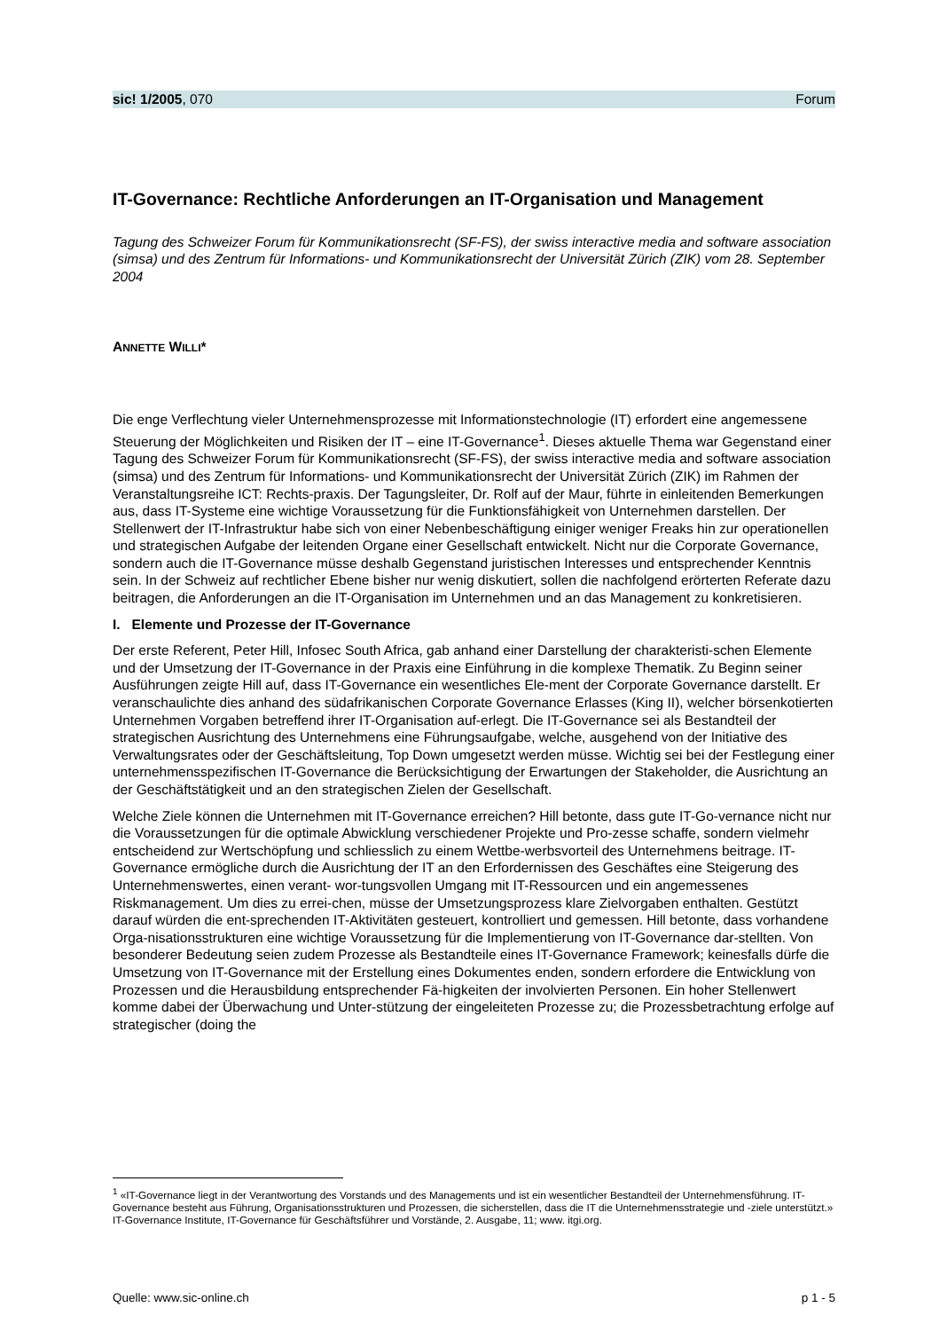sic! 1/2005, 070 Forum
IT-Governance: Rechtliche Anforderungen an IT-Organisation und Management
Tagung des Schweizer Forum für Kommunikationsrecht (SF-FS), der swiss interactive media and software association (simsa) und des Zentrum für Informations- und Kommunikationsrecht der Universität Zürich (ZIK) vom 28. September 2004
ANNETTE WILLI*
Die enge Verflechtung vieler Unternehmensprozesse mit Informationstechnologie (IT) erfordert eine angemessene Steuerung der Möglichkeiten und Risiken der IT – eine IT-Governance<sup>1</sup>. Dieses aktuelle Thema war Gegenstand einer Tagung des Schweizer Forum für Kommunikationsrecht (SF-FS), der swiss interactive media and software association (simsa) und des Zentrum für Informations- und Kommunikationsrecht der Universität Zürich (ZIK) im Rahmen der Veranstaltungsreihe ICT: Rechts-praxis. Der Tagungsleiter, Dr. Rolf auf der Maur, führte in einleitenden Bemerkungen aus, dass IT-Systeme eine wichtige Voraussetzung für die Funktionsfähigkeit von Unternehmen darstellen. Der Stellenwert der IT-Infrastruktur habe sich von einer Nebenbeschäftigung einiger weniger Freaks hin zur operationellen und strategischen Aufgabe der leitenden Organe einer Gesellschaft entwickelt. Nicht nur die Corporate Governance, sondern auch die IT-Governance müsse deshalb Gegenstand juristischen Interesses und entsprechender Kenntnis sein. In der Schweiz auf rechtlicher Ebene bisher nur wenig diskutiert, sollen die nachfolgend erörterten Referate dazu beitragen, die Anforderungen an die IT-Organisation im Unternehmen und an das Management zu konkretisieren.
I. Elemente und Prozesse der IT-Governance
Der erste Referent, Peter Hill, Infosec South Africa, gab anhand einer Darstellung der charakteristi-schen Elemente und der Umsetzung der IT-Governance in der Praxis eine Einführung in die komplexe Thematik. Zu Beginn seiner Ausführungen zeigte Hill auf, dass IT-Governance ein wesentliches Ele-ment der Corporate Governance darstellt. Er veranschaulichte dies anhand des südafrikanischen Corporate Governance Erlasses (King II), welcher börsenkotierten Unternehmen Vorgaben betreffend ihrer IT-Organisation auf-erlegt. Die IT-Governance sei als Bestandteil der strategischen Ausrichtung des Unternehmens eine Führungsaufgabe, welche, ausgehend von der Initiative des Verwaltungsrates oder der Geschäftsleitung, Top Down umgesetzt werden müsse. Wichtig sei bei der Festlegung einer unternehmensspezifischen IT-Governance die Berücksichtigung der Erwartungen der Stakeholder, die Ausrichtung an der Geschäftstätigkeit und an den strategischen Zielen der Gesellschaft.
Welche Ziele können die Unternehmen mit IT-Governance erreichen? Hill betonte, dass gute IT-Go-vernance nicht nur die Voraussetzungen für die optimale Abwicklung verschiedener Projekte und Pro-zesse schaffe, sondern vielmehr entscheidend zur Wertschöpfung und schliesslich zu einem Wettbe-werbsvorteil des Unternehmens beitrage. IT-Governance ermögliche durch die Ausrichtung der IT an den Erfordernissen des Geschäftes eine Steigerung des Unternehmenswertes, einen verant- wor-tungsvollen Umgang mit IT-Ressourcen und ein angemessenes Riskmanagement. Um dies zu errei-chen, müsse der Umsetzungsprozess klare Zielvorgaben enthalten. Gestützt darauf würden die ent-sprechenden IT-Aktivitäten gesteuert, kontrolliert und gemessen. Hill betonte, dass vorhandene Orga-nisationsstrukturen eine wichtige Voraussetzung für die Implementierung von IT-Governance dar-stellten. Von besonderer Bedeutung seien zudem Prozesse als Bestandteile eines IT-Governance Framework; keinesfalls dürfe die Umsetzung von IT-Governance mit der Erstellung eines Dokumentes enden, sondern erfordere die Entwicklung von Prozessen und die Herausbildung entsprechender Fä-higkeiten der involvierten Personen. Ein hoher Stellenwert komme dabei der Überwachung und Unter-stützung der eingeleiteten Prozesse zu; die Prozessbetrachtung erfolge auf strategischer (doing the
<sup>1</sup> «IT-Governance liegt in der Verantwortung des Vorstands und des Managements und ist ein wesentlicher Bestandteil der Unternehmensführung. IT-Governance besteht aus Führung, Organisationsstrukturen und Prozessen, die sicherstellen, dass die IT die Unternehmensstrategie und -ziele unterstützt.» IT-Governance Institute, IT-Governance für Geschäftsführer und Vorstände, 2. Ausgabe, 11; www. itgi.org.
Quelle: www.sic-online.ch p 1 - 5